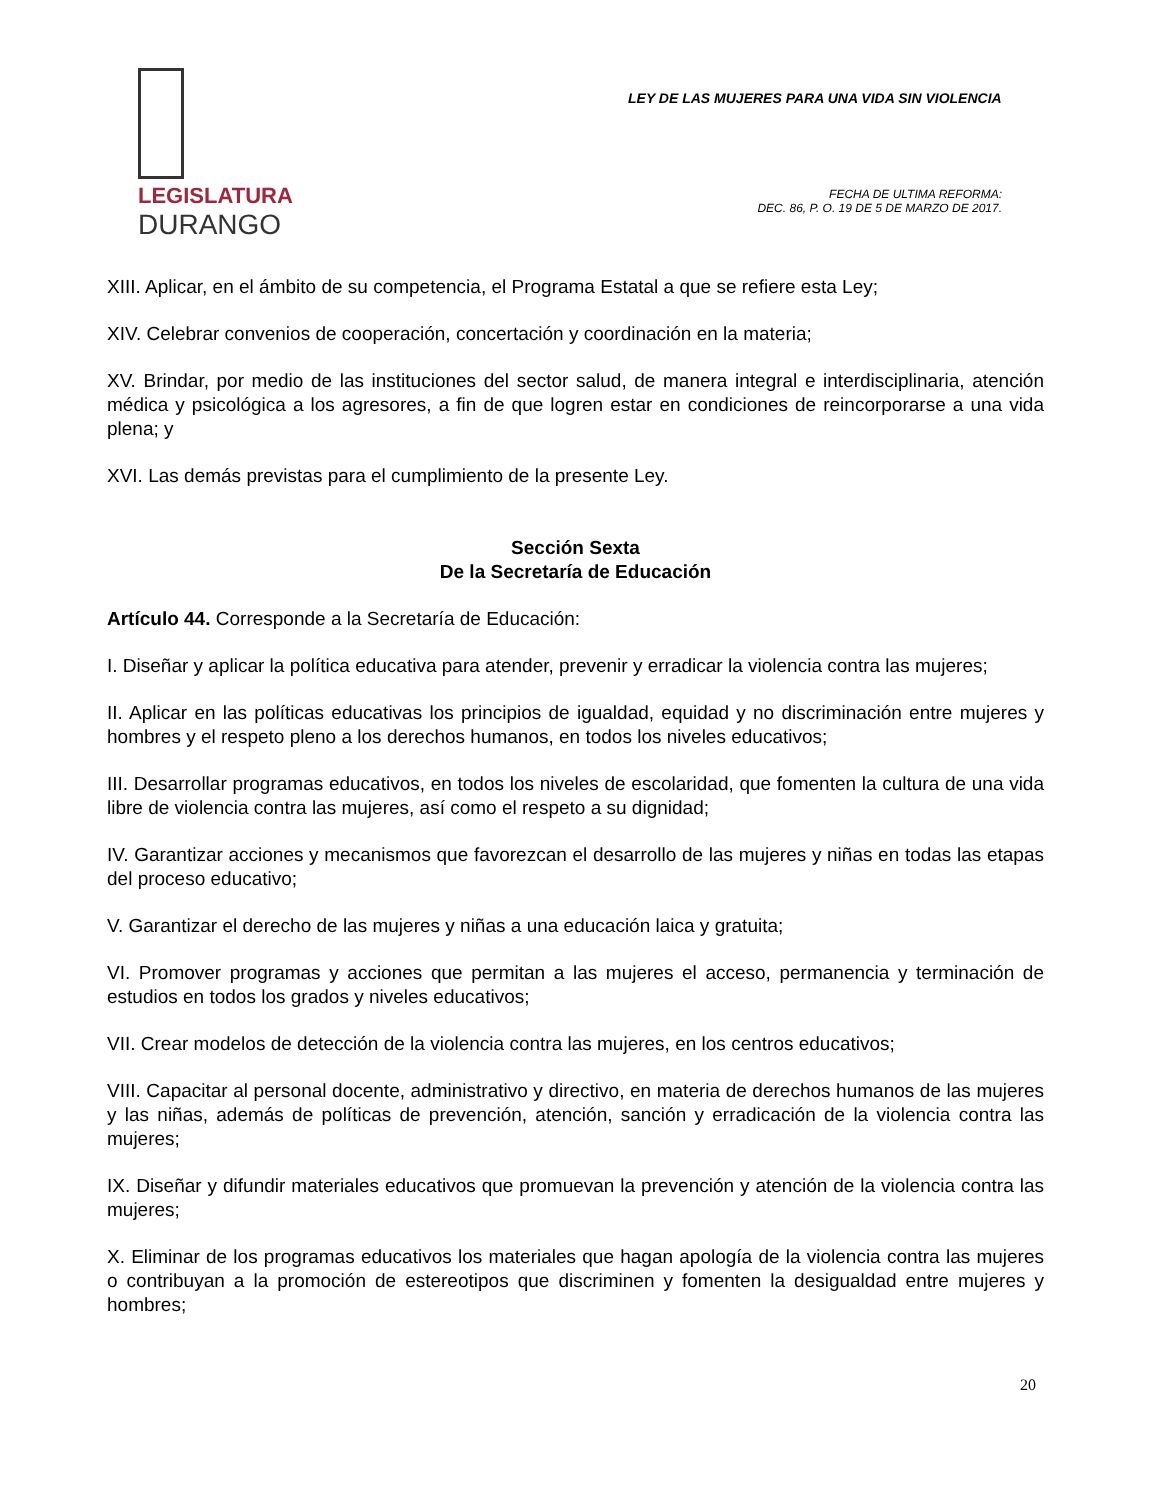LEGISLATURA
DURANGO
LEY DE LAS MUJERES PARA UNA VIDA SIN VIOLENCIA
FECHA DE ULTIMA REFORMA:
DEC. 86, P. O. 19 DE 5 DE MARZO DE 2017.
XIII. Aplicar, en el ámbito de su competencia, el Programa Estatal a que se refiere esta Ley;
XIV. Celebrar convenios de cooperación, concertación y coordinación en la materia;
XV. Brindar, por medio de las instituciones del sector salud, de manera integral e interdisciplinaria, atención médica y psicológica a los agresores, a fin de que logren estar en condiciones de reincorporarse a una vida plena; y
XVI. Las demás previstas para el cumplimiento de la presente Ley.
Sección Sexta
De la Secretaría de Educación
Artículo 44. Corresponde a la Secretaría de Educación:
I. Diseñar y aplicar la política educativa para atender, prevenir y erradicar la violencia contra las mujeres;
II. Aplicar en las políticas educativas los principios de igualdad, equidad y no discriminación entre mujeres y hombres y el respeto pleno a los derechos humanos, en todos los niveles educativos;
III. Desarrollar programas educativos, en todos los niveles de escolaridad, que fomenten la cultura de una vida libre de violencia contra las mujeres, así como el respeto a su dignidad;
IV. Garantizar acciones y mecanismos que favorezcan el desarrollo de las mujeres y niñas en todas las etapas del proceso educativo;
V. Garantizar el derecho de las mujeres y niñas a una educación laica y gratuita;
VI. Promover programas y acciones que permitan a las mujeres el acceso, permanencia y terminación de estudios en todos los grados y niveles educativos;
VII. Crear modelos de detección de la violencia contra las mujeres, en los centros educativos;
VIII. Capacitar al personal docente, administrativo y directivo, en materia de derechos humanos de las mujeres y las niñas, además de políticas de prevención, atención, sanción y erradicación de la violencia contra las mujeres;
IX. Diseñar y difundir materiales educativos que promuevan la prevención y atención de la violencia contra las mujeres;
X. Eliminar de los programas educativos los materiales que hagan apología de la violencia contra las mujeres o contribuyan a la promoción de estereotipos que discriminen y fomenten la desigualdad entre mujeres y hombres;
20